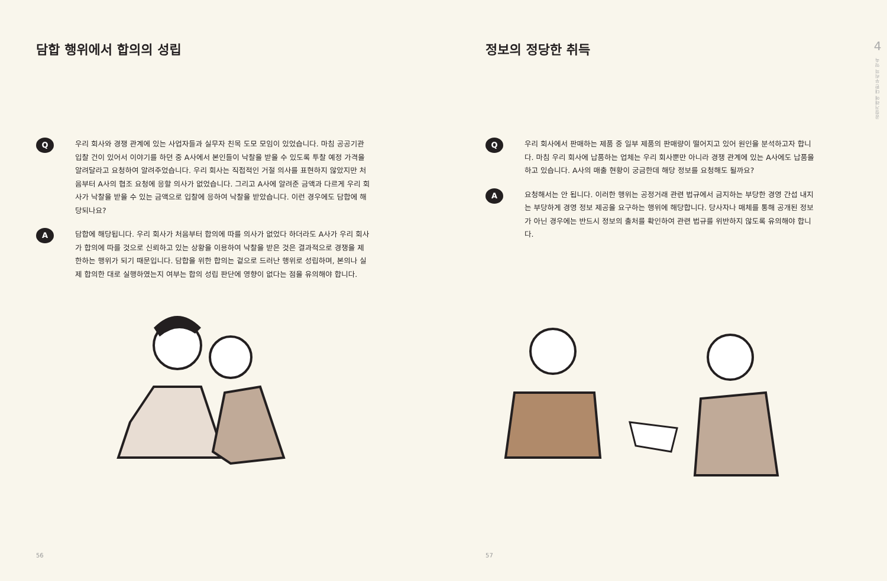담합 행위에서 합의의 성립
Q
우리 회사와 경쟁 관계에 있는 사업자들과 실무자 친목 도모 모임이 있었습니다. 마침 공공기관 입찰 건이 있어서 이야기를 하던 중 A사에서 본인들이 낙찰을 받을 수 있도록 투찰 예정 가격을 알려달라고 요청하여 알려주었습니다. 우리 회사는 직접적인 거절 의사를 표현하지 않았지만 처음부터 A사의 협조 요청에 응할 의사가 없었습니다. 그리고 A사에 알려준 금액과 다르게 우리 회사가 낙찰을 받을 수 있는 금액으로 입찰에 응하여 낙찰을 받았습니다. 이런 경우에도 담합에 해당되나요?
A
담합에 해당됩니다. 우리 회사가 처음부터 합의에 따를 의사가 없었다 하더라도 A사가 우리 회사가 합의에 따를 것으로 신뢰하고 있는 상황을 이용하여 낙찰을 받은 것은 결과적으로 경쟁을 제한하는 행위가 되기 때문입니다. 담합을 위한 합의는 겉으로 드러난 행위로 성립하며, 본의나 실제 합의한 대로 실행하였는지 여부는 합의 성립 판단에 영향이 없다는 점을 유의해야 합니다.
56
정보의 정당한 취득
Q
우리 회사에서 판매하는 제품 중 일부 제품의 판매량이 떨어지고 있어 원인을 분석하고자 합니다. 마침 우리 회사에 납품하는 업체는 우리 회사뿐만 아니라 경쟁 관계에 있는 A사에도 납품을 하고 있습니다. A사의 매출 현황이 궁금한데 해당 정보를 요청해도 될까요?
A
요청해서는 안 됩니다. 이러한 행위는 공정거래 관련 법규에서 금지하는 부당한 경영 간섭 내지는 부당하게 경영 정보 제공을 요구하는 행위에 해당합니다. 당사자나 매체를 통해 공개된 정보가 아닌 경우에는 반드시 정보의 출처를 확인하여 관련 법규를 위반하지 않도록 유의해야 합니다.
57
4
공정거래에 대한 우리의 약속